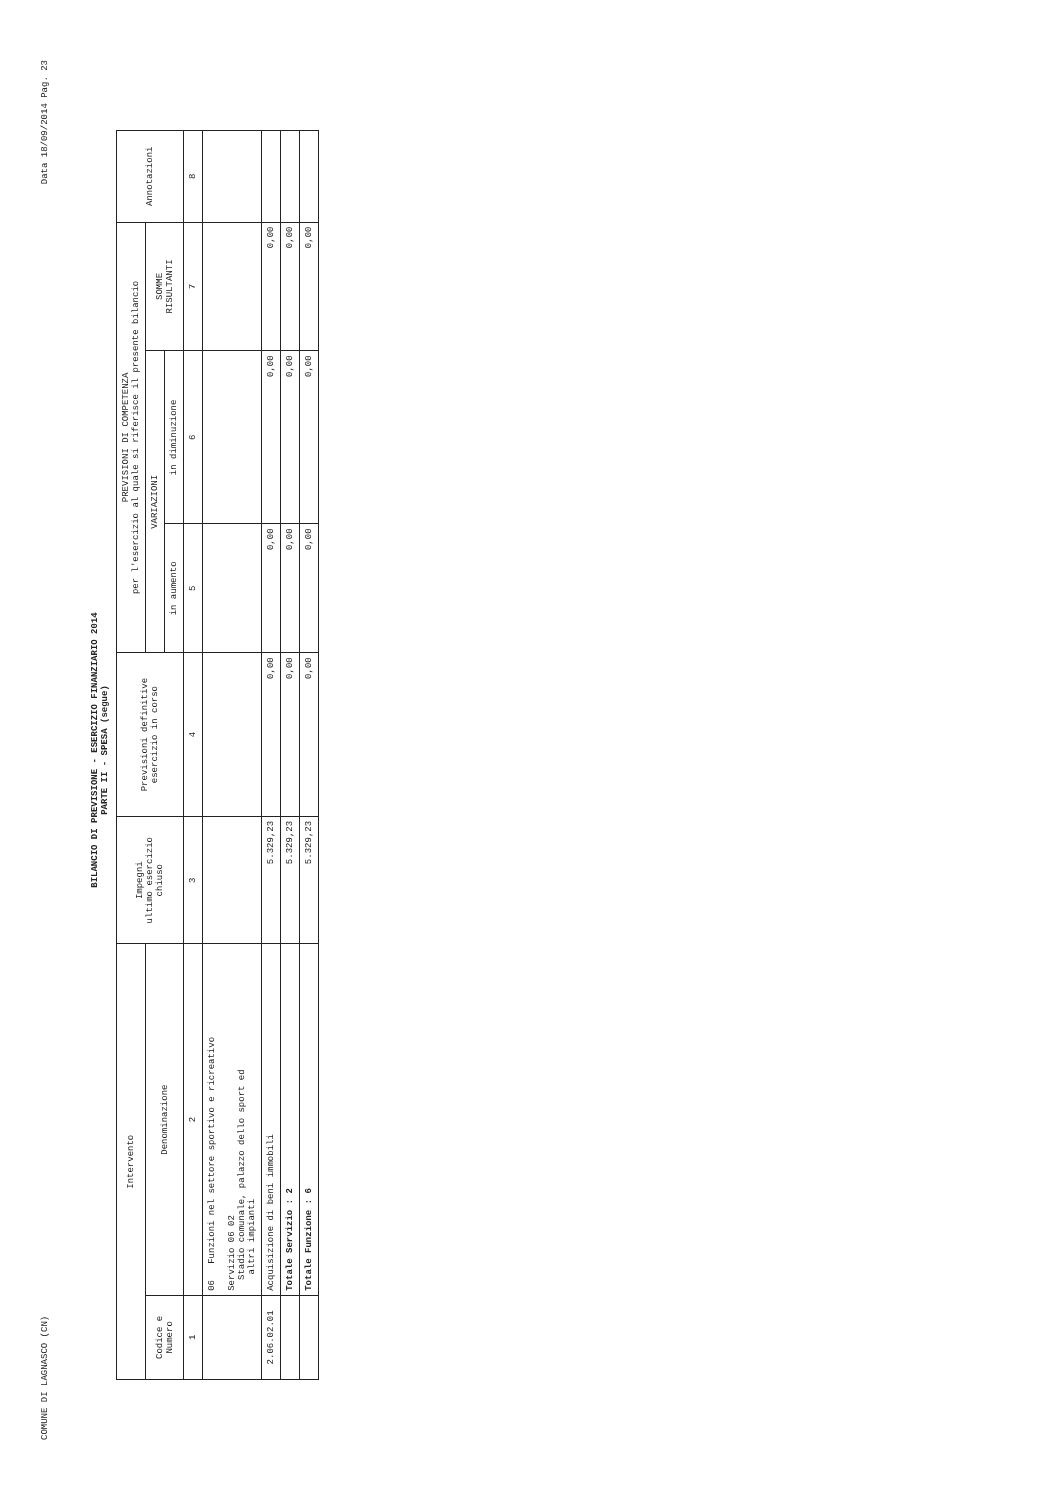COMUNE DI LAGNASCO (CN) Data 18/09/2014 Pag. 23
BILANCIO DI PREVISIONE - ESERCIZIO FINANZIARIO 2014
PARTE II - SPESA (segue)
| Intervento | | Impegni ultimo esercizio chiuso | Previsioni definitive esercizio in corso | PREVISIONI DI COMPETENZA per l'esercizio al quale si riferisce il presente bilancio | | | Annotazioni |
| --- | --- | --- | --- | --- | --- | --- | --- |
| Codice e Numero | Denominazione | | | VARIAZIONI | | SOMME RISULTANTI | |
| | | | | in aumento | in diminuzione | | |
| 1 | 2 | 3 | 4 | 5 | 6 | 7 | 8 |
| | 06 Funzioni nel settore sportivo e ricreativo Servizio 06 02 Stadio comunale, palazzo dello sport ed altri impianti | | | | | | |
| 2.06.02.01 | Acquisizione di beni immobili | 5.329,23 | 0,00 | 0,00 | 0,00 | 0,00 | |
| | Totale Servizio : 2 | 5.329,23 | 0,00 | 0,00 | 0,00 | 0,00 | |
| | Totale Funzione : 6 | 5.329,23 | 0,00 | 0,00 | 0,00 | 0,00 | |